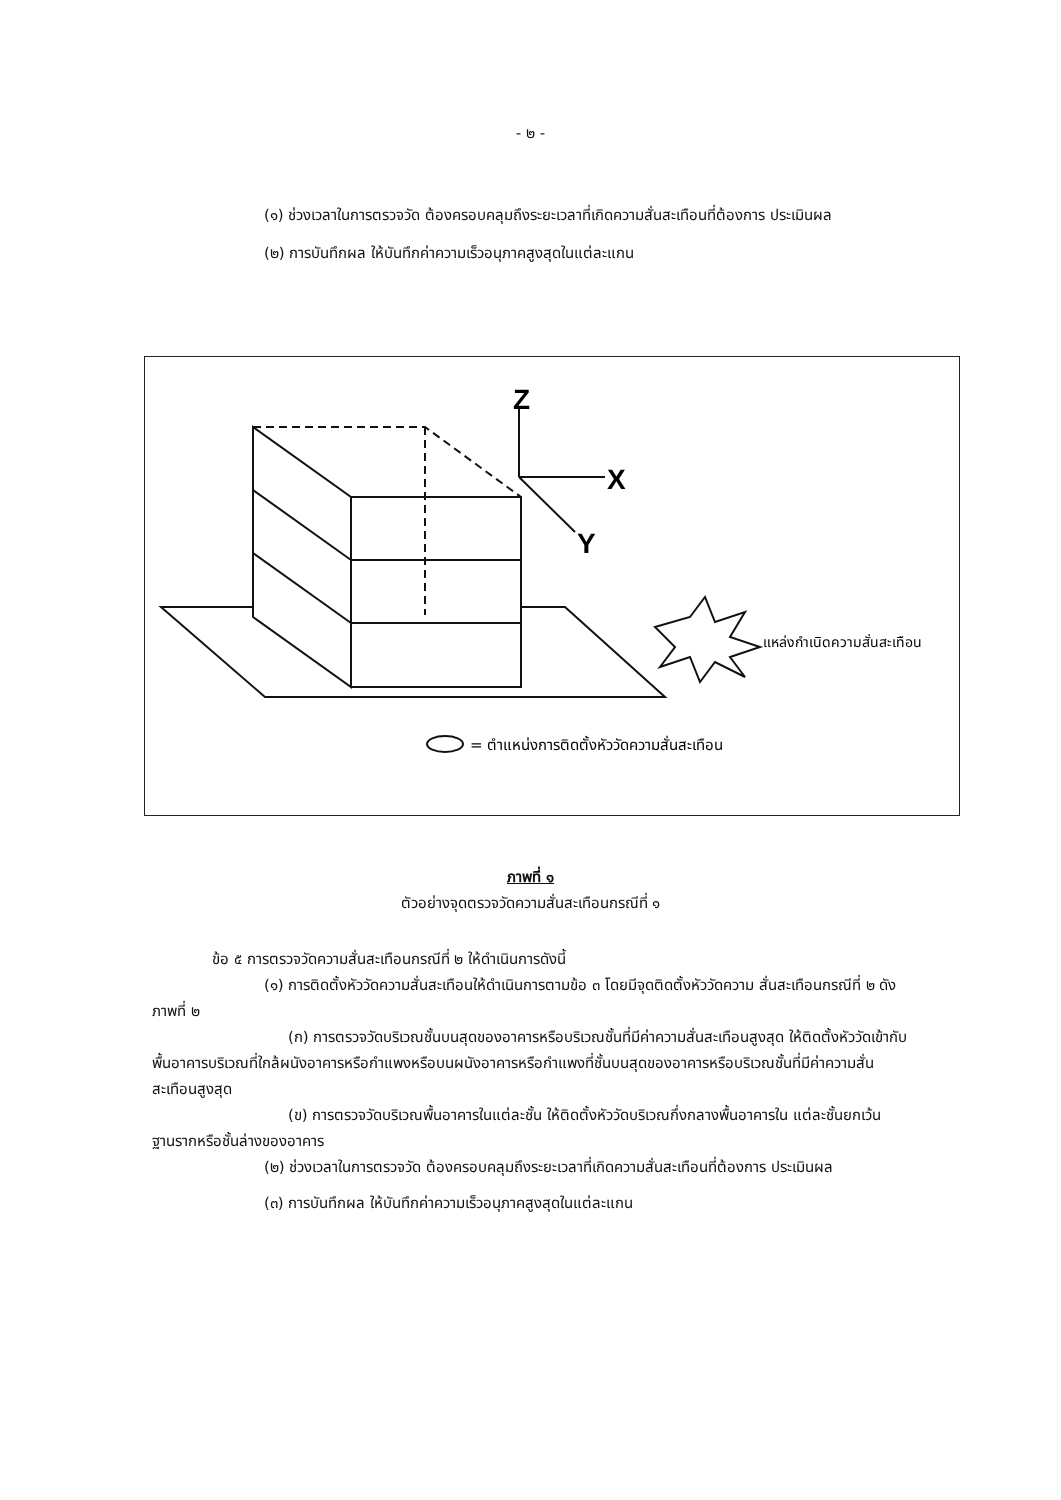- ๒ -
(๑) ช่วงเวลาในการตรวจวัด ต้องครอบคลุมถึงระยะเวลาที่เกิดความสั่นสะเทือนที่ต้องการ ประเมินผล
(๒) การบันทึกผล ให้บันทึกค่าความเร็วอนุภาคสูงสุดในแต่ละแกน
Z
X
Y
แหล่งกำเนิดความสั่นสะเทือน
= ตำแหน่งการติดตั้งหัววัดความสั่นสะเทือน
ภาพที่ ๑
ตัวอย่างจุดตรวจวัดความสั่นสะเทือนกรณีที่ ๑
ข้อ ๕ การตรวจวัดความสั่นสะเทือนกรณีที่ ๒ ให้ดำเนินการดังนี้
(๑) การติดตั้งหัววัดความสั่นสะเทือนให้ดำเนินการตามข้อ ๓ โดยมีจุดติดตั้งหัววัดความ สั่นสะเทือนกรณีที่ ๒ ดังภาพที่ ๒
(ก) การตรวจวัดบริเวณชั้นบนสุดของอาคารหรือบริเวณชั้นที่มีค่าความสั่นสะเทือนสูงสุด ให้ติดตั้งหัววัดเข้ากับพื้นอาคารบริเวณที่ใกล้ผนังอาคารหรือกำแพงหรือบนผนังอาคารหรือกำแพงที่ชั้นบนสุดของอาคารหรือบริเวณชั้นที่มีค่าความสั่นสะเทือนสูงสุด
(ข) การตรวจวัดบริเวณพื้นอาคารในแต่ละชั้น ให้ติดตั้งหัววัดบริเวณกึ่งกลางพื้นอาคารใน แต่ละชั้นยกเว้นฐานรากหรือชั้นล่างของอาคาร
(๒) ช่วงเวลาในการตรวจวัด ต้องครอบคลุมถึงระยะเวลาที่เกิดความสั่นสะเทือนที่ต้องการ ประเมินผล
(๓) การบันทึกผล ให้บันทึกค่าความเร็วอนุภาคสูงสุดในแต่ละแกน